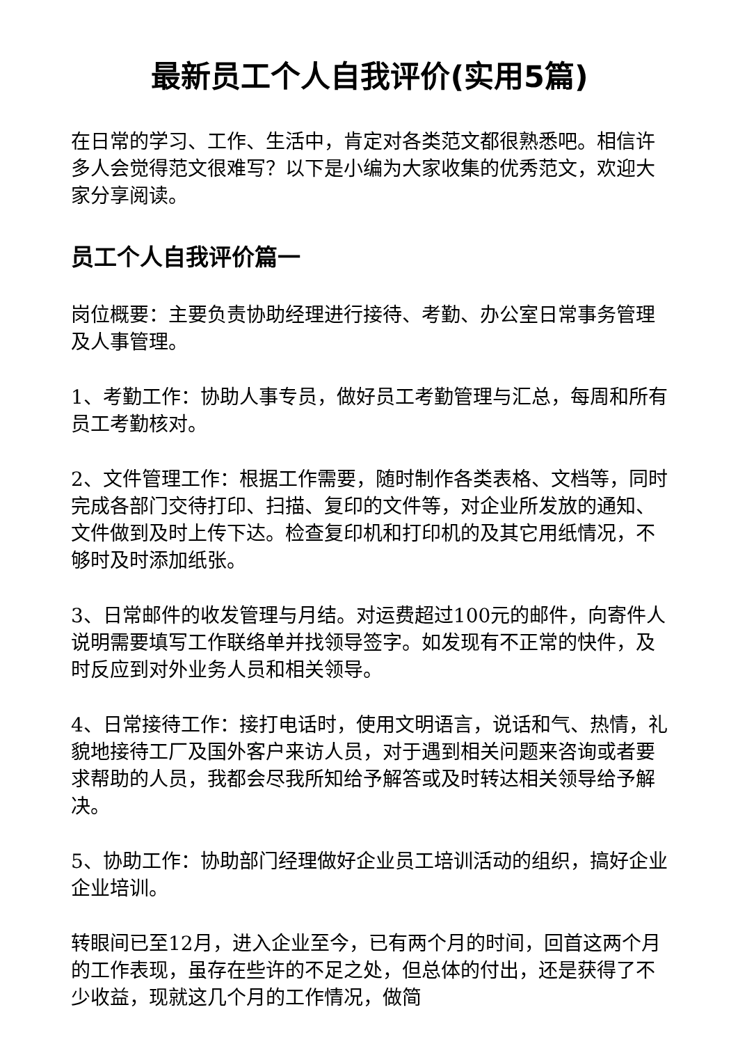最新员工个人自我评价(实用5篇)
在日常的学习、工作、生活中，肯定对各类范文都很熟悉吧。相信许多人会觉得范文很难写？以下是小编为大家收集的优秀范文，欢迎大家分享阅读。
员工个人自我评价篇一
岗位概要：主要负责协助经理进行接待、考勤、办公室日常事务管理及人事管理。
1、考勤工作：协助人事专员，做好员工考勤管理与汇总，每周和所有员工考勤核对。
2、文件管理工作：根据工作需要，随时制作各类表格、文档等，同时完成各部门交待打印、扫描、复印的文件等，对企业所发放的通知、文件做到及时上传下达。检查复印机和打印机的及其它用纸情况，不够时及时添加纸张。
3、日常邮件的收发管理与月结。对运费超过100元的邮件，向寄件人说明需要填写工作联络单并找领导签字。如发现有不正常的快件，及时反应到对外业务人员和相关领导。
4、日常接待工作：接打电话时，使用文明语言，说话和气、热情，礼貌地接待工厂及国外客户来访人员，对于遇到相关问题来咨询或者要求帮助的人员，我都会尽我所知给予解答或及时转达相关领导给予解决。
5、协助工作：协助部门经理做好企业员工培训活动的组织，搞好企业企业培训。
转眼间已至12月，进入企业至今，已有两个月的时间，回首这两个月的工作表现，虽存在些许的不足之处，但总体的付出，还是获得了不少收益，现就这几个月的工作情况，做简